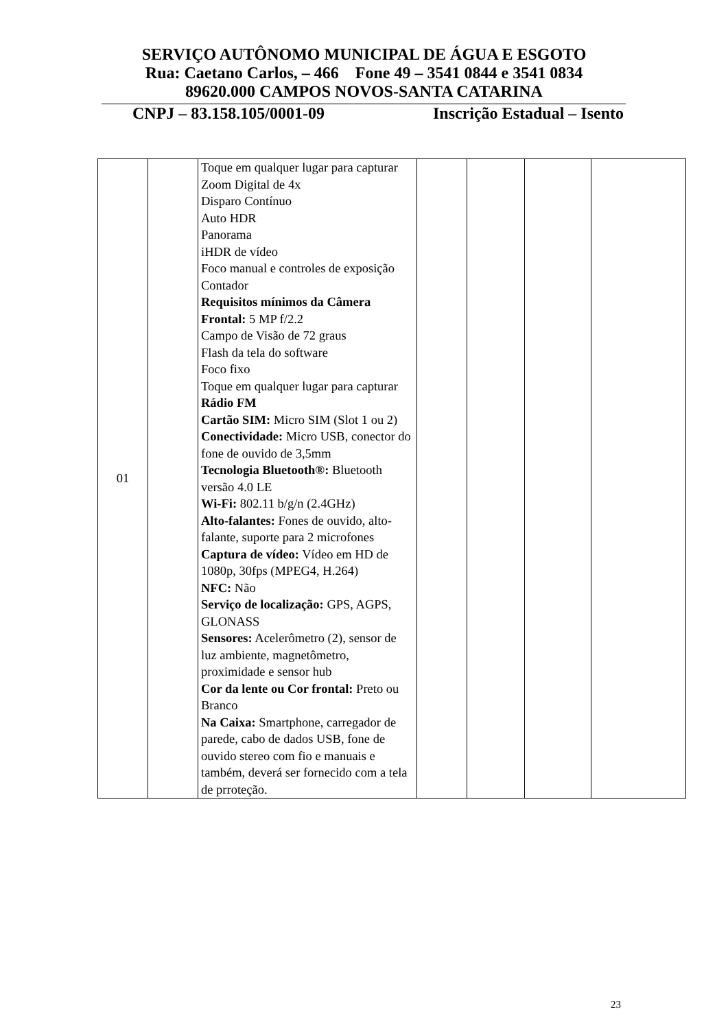SERVIÇO AUTÔNOMO MUNICIPAL DE ÁGUA E ESGOTO
Rua: Caetano Carlos, – 466 Fone 49 – 3541 0844 e 3541 0834
89620.000 CAMPOS NOVOS-SANTA CATARINA
CNPJ – 83.158.105/0001-09 Inscrição Estadual – Isento
| 01 | | Toque em qualquer lugar para capturar Zoom Digital de 4x Disparo Contínuo Auto HDR Panorama iHDR de vídeo Foco manual e controles de exposição Contador Requisitos mínimos da Câmera Frontal: 5 MP f/2.2 Campo de Visão de 72 graus Flash da tela do software Foco fixo Toque em qualquer lugar para capturar Rádio FM Cartão SIM: Micro SIM (Slot 1 ou 2) Conectividade: Micro USB, conector do fone de ouvido de 3,5mm Tecnologia Bluetooth®: Bluetooth versão 4.0 LE Wi-Fi: 802.11 b/g/n (2.4GHz) Alto-falantes: Fones de ouvido, alto-falante, suporte para 2 microfones Captura de vídeo: Vídeo em HD de 1080p, 30fps (MPEG4, H.264) NFC: Não Serviço de localização: GPS, AGPS, GLONASS Sensores: Acelerômetro (2), sensor de luz ambiente, magnetômetro, proximidade e sensor hub Cor da lente ou Cor frontal: Preto ou Branco Na Caixa: Smartphone, carregador de parede, cabo de dados USB, fone de ouvido stereo com fio e manuais e também, deverá ser fornecido com a tela de prroteção. | | | | |
23